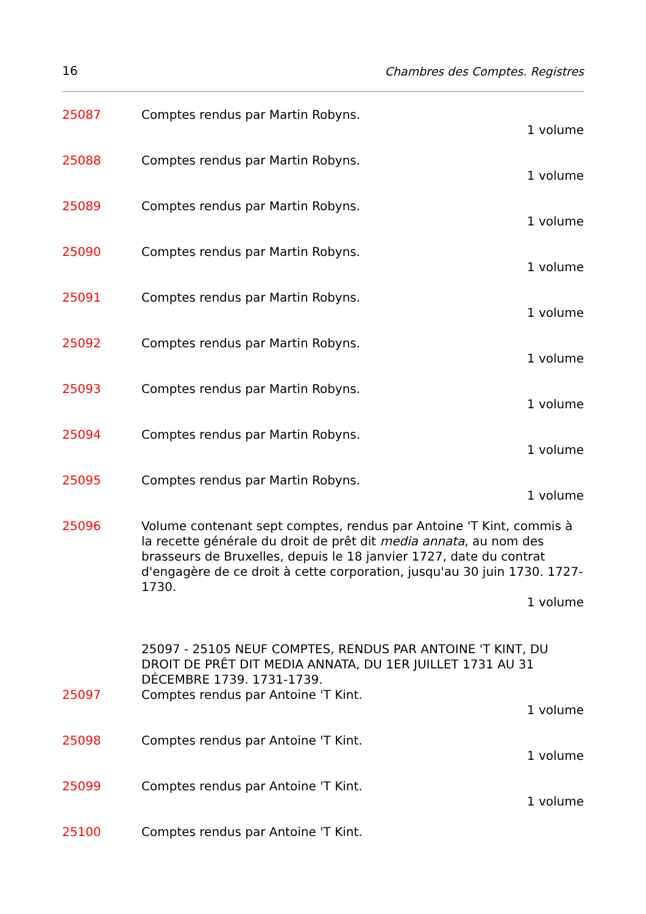16 Chambres des Comptes. Registres
25087 Comptes rendus par Martin Robyns.
1 volume
25088 Comptes rendus par Martin Robyns.
1 volume
25089 Comptes rendus par Martin Robyns.
1 volume
25090 Comptes rendus par Martin Robyns.
1 volume
25091 Comptes rendus par Martin Robyns.
1 volume
25092 Comptes rendus par Martin Robyns.
1 volume
25093 Comptes rendus par Martin Robyns.
1 volume
25094 Comptes rendus par Martin Robyns.
1 volume
25095 Comptes rendus par Martin Robyns.
1 volume
25096 Volume contenant sept comptes, rendus par Antoine 'T Kint, commis à la recette générale du droit de prêt dit media annata, au nom des brasseurs de Bruxelles, depuis le 18 janvier 1727, date du contrat d'engagère de ce droit à cette corporation, jusqu'au 30 juin 1730. 1727-1730.
1 volume
25097 - 25105 NEUF COMPTES, RENDUS PAR ANTOINE 'T KINT, DU DROIT DE PRÊT DIT MEDIA ANNATA, DU 1ER JUILLET 1731 AU 31 DÉCEMBRE 1739. 1731-1739.
25097 Comptes rendus par Antoine 'T Kint.
1 volume
25098 Comptes rendus par Antoine 'T Kint.
1 volume
25099 Comptes rendus par Antoine 'T Kint.
1 volume
25100 Comptes rendus par Antoine 'T Kint.